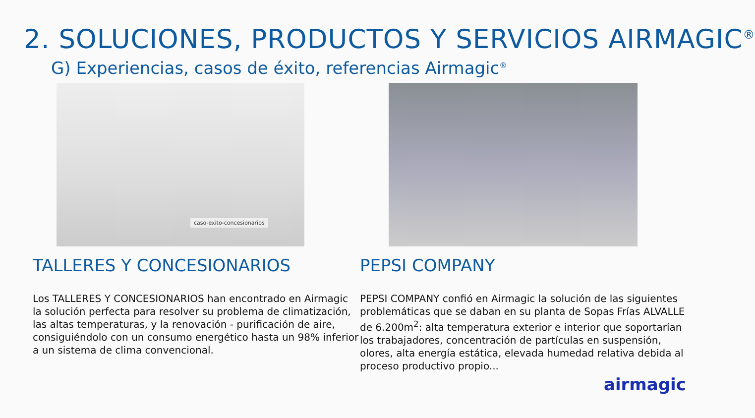2. SOLUCIONES, PRODUCTOS Y SERVICIOS AIRMAGIC<sup>®</sup>
G) Experiencias, casos de éxito, referencias Airmagic<sup>®</sup>
caso-exito-concesionarios
TALLERES Y CONCESIONARIOS
Los TALLERES Y CONCESIONARIOS han encontrado en Airmagic la solución perfecta para resolver su problema de climatización, las altas temperaturas, y la renovación - purificación de aire, consiguiéndolo con un consumo energético hasta un 98% inferior a un sistema de clima convencional.
PEPSI COMPANY
PEPSI COMPANY confió en Airmagic la solución de las siguientes problemáticas que se daban en su planta de Sopas Frías ALVALLE de 6.200m<sup>2</sup>: alta temperatura exterior e interior que soportarían los trabajadores, concentración de partículas en suspensión, olores, alta energía estática, elevada humedad relativa debida al proceso productivo propio...
airmagic